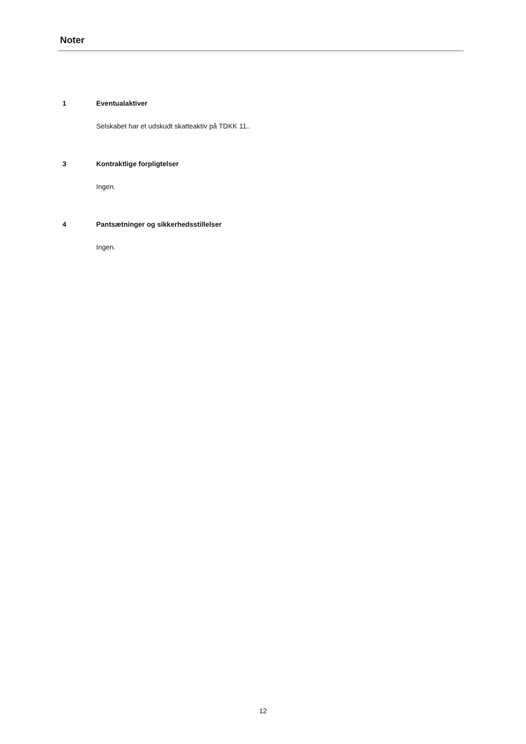Noter
1 Eventualaktiver
Selskabet har et udskudt skatteaktiv på TDKK 11..
3 Kontraktlige forpligtelser
Ingen.
4 Pantsætninger og sikkerhedsstillelser
Ingen.
12